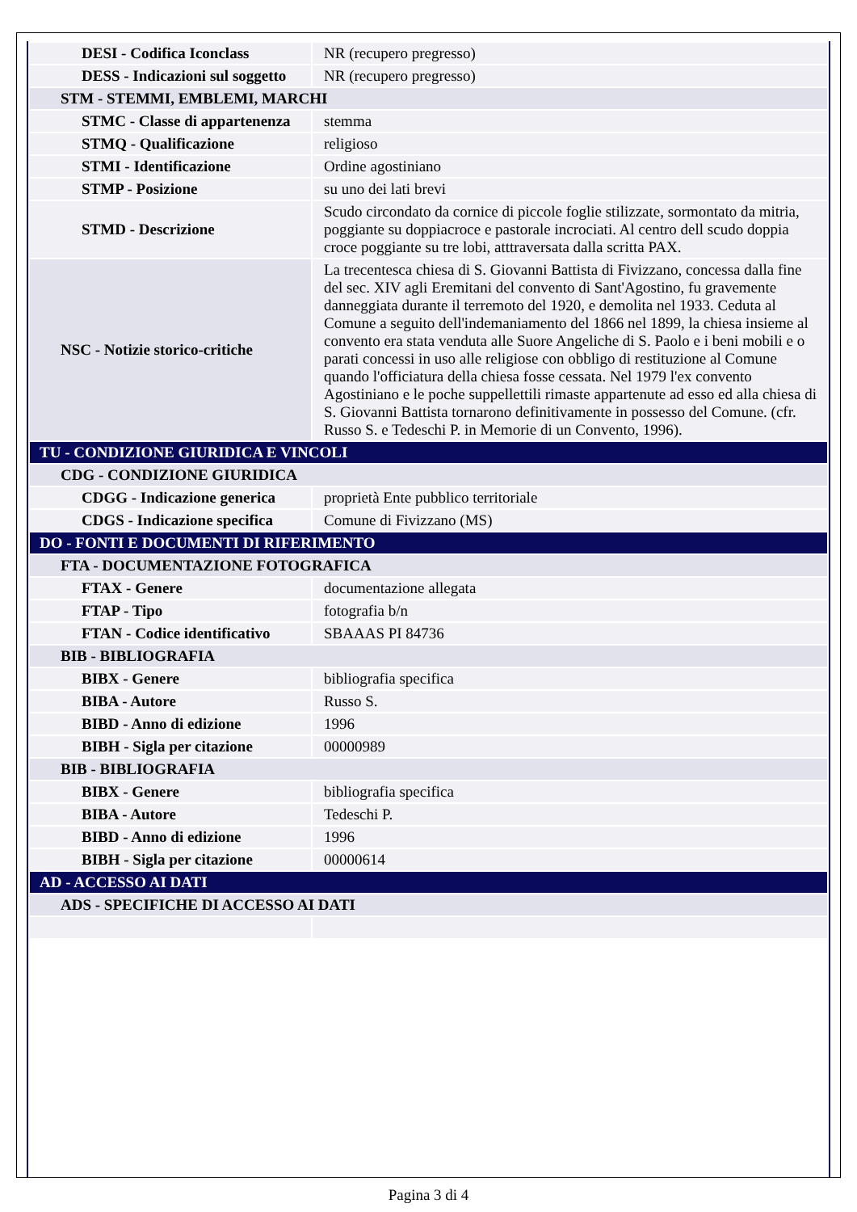| DESI - Codifica Iconclass | NR (recupero pregresso) |
| DESS - Indicazioni sul soggetto | NR (recupero pregresso) |
| STM - STEMMI, EMBLEMI, MARCHI | |
| STMC - Classe di appartenenza | stemma |
| STMQ - Qualificazione | religioso |
| STMI - Identificazione | Ordine agostiniano |
| STMP - Posizione | su uno dei lati brevi |
| STMD - Descrizione | Scudo circondato da cornice di piccole foglie stilizzate, sormontato da mitria, poggiante su doppiacroce e pastorale incrociati. Al centro dell scudo doppia croce poggiante su tre lobi, atttraversata dalla scritta PAX. |
| NSC - Notizie storico-critiche | La trecentesca chiesa di S. Giovanni Battista di Fivizzano, concessa dalla fine del sec. XIV agli Eremitani del convento di Sant'Agostino, fu gravemente danneggiata durante il terremoto del 1920, e demolita nel 1933. Ceduta al Comune a seguito dell'indemaniamento del 1866 nel 1899, la chiesa insieme al convento era stata venduta alle Suore Angeliche di S. Paolo e i beni mobili e o parati concessi in uso alle religiose con obbligo di restituzione al Comune quando l'officiatura della chiesa fosse cessata. Nel 1979 l'ex convento Agostiniano e le poche suppellettili rimaste appartenute ad esso ed alla chiesa di S. Giovanni Battista tornarono definitivamente in possesso del Comune. (cfr. Russo S. e Tedeschi P. in Memorie di un Convento, 1996). |
| TU - CONDIZIONE GIURIDICA E VINCOLI | |
| CDG - CONDIZIONE GIURIDICA | |
| CDGG - Indicazione generica | proprietà Ente pubblico territoriale |
| CDGS - Indicazione specifica | Comune di Fivizzano (MS) |
| DO - FONTI E DOCUMENTI DI RIFERIMENTO | |
| FTA - DOCUMENTAZIONE FOTOGRAFICA | |
| FTAX - Genere | documentazione allegata |
| FTAP - Tipo | fotografia b/n |
| FTAN - Codice identificativo | SBAAAS PI 84736 |
| BIB - BIBLIOGRAFIA | |
| BIBX - Genere | bibliografia specifica |
| BIBA - Autore | Russo S. |
| BIBD - Anno di edizione | 1996 |
| BIBH - Sigla per citazione | 00000989 |
| BIB - BIBLIOGRAFIA | |
| BIBX - Genere | bibliografia specifica |
| BIBA - Autore | Tedeschi P. |
| BIBD - Anno di edizione | 1996 |
| BIBH - Sigla per citazione | 00000614 |
| AD - ACCESSO AI DATI | |
| ADS - SPECIFICHE DI ACCESSO AI DATI | |
Pagina 3 di 4